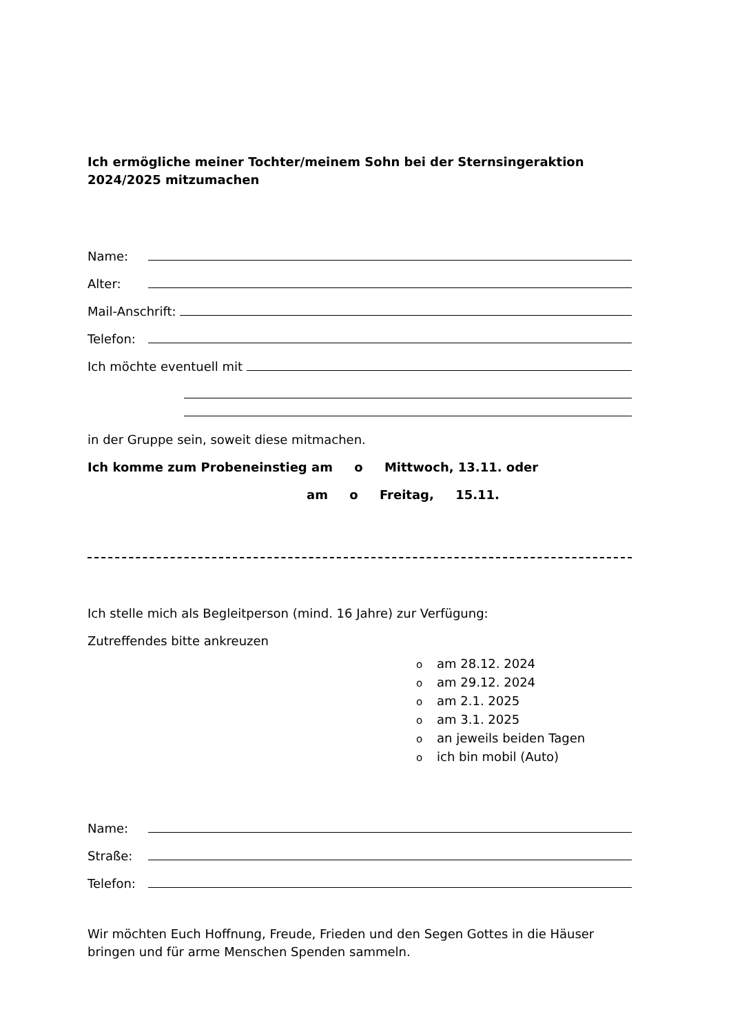Ich ermögliche meiner Tochter/meinem Sohn bei der Sternsingeraktion 2024/2025 mitzumachen
Name:
Alter:
Mail-Anschrift:
Telefon:
Ich möchte eventuell mit
in der Gruppe sein, soweit diese mitmachen.
Ich komme zum Probeneinstieg am o Mittwoch, 13.11. oder
am o Freitag, 15.11.
Ich stelle mich als Begleitperson (mind. 16 Jahre) zur Verfügung:
Zutreffendes bitte ankreuzen
oam 28.12. 2024
oam 29.12. 2024
oam 2.1. 2025
oam 3.1. 2025
oan jeweils beiden Tagen
oich bin mobil (Auto)
Name:
Straße:
Telefon:
Wir möchten Euch Hoffnung, Freude, Frieden und den Segen Gottes in die Häuser bringen und für arme Menschen Spenden sammeln.